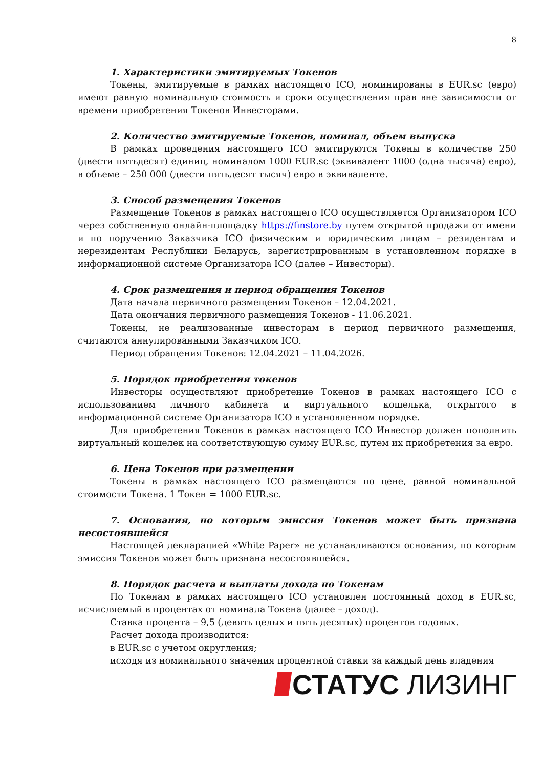8
1. Характеристики эмитируемых Токенов
Токены, эмитируемые в рамках настоящего ICO, номинированы в EUR.sc (евро) имеют равную номинальную стоимость и сроки осуществления прав вне зависимости от времени приобретения Токенов Инвесторами.
2. Количество эмитируемые Токенов, номинал, объем выпуска
В рамках проведения настоящего ICO эмитируются Токены в количестве 250 (двести пятьдесят) единиц, номиналом 1000 EUR.sc (эквивалент 1000 (одна тысяча) евро), в объеме – 250 000 (двести пятьдесят тысяч) евро в эквиваленте.
3. Способ размещения Токенов
Размещение Токенов в рамках настоящего ICO осуществляется Организатором ICO через собственную онлайн-площадку https://finstore.by путем открытой продажи от имени и по поручению Заказчика ICO физическим и юридическим лицам – резидентам и нерезидентам Республики Беларусь, зарегистрированным в установленном порядке в информационной системе Организатора ICO (далее – Инвесторы).
4. Срок размещения и период обращения Токенов
Дата начала первичного размещения Токенов – 12.04.2021.
Дата окончания первичного размещения Токенов - 11.06.2021.
Токены, не реализованные инвесторам в период первичного размещения, считаются аннулированными Заказчиком ICO.
Период обращения Токенов: 12.04.2021 – 11.04.2026.
5. Порядок приобретения токенов
Инвесторы осуществляют приобретение Токенов в рамках настоящего ICO с использованием личного кабинета и виртуального кошелька, открытого в информационной системе Организатора ICO в установленном порядке.
Для приобретения Токенов в рамках настоящего ICO Инвестор должен пополнить виртуальный кошелек на соответствующую сумму EUR.sc, путем их приобретения за евро.
6. Цена Токенов при размещении
Токены в рамках настоящего ICO размещаются по цене, равной номинальной стоимости Токена. 1 Токен = 1000 EUR.sc.
7. Основания, по которым эмиссия Токенов может быть признана несостоявшейся
Настоящей декларацией «White Paper» не устанавливаются основания, по которым эмиссия Токенов может быть признана несостоявшейся.
8. Порядок расчета и выплаты дохода по Токенам
По Токенам в рамках настоящего ICO установлен постоянный доход в EUR.sc, исчисляемый в процентах от номинала Токена (далее – доход).
Ставка процента – 9,5 (девять целых и пять десятых) процентов годовых.
Расчет дохода производится:
в EUR.sc с учетом округления;
исходя из номинального значения процентной ставки за каждый день владения
СТАТУС ЛИЗИНГ